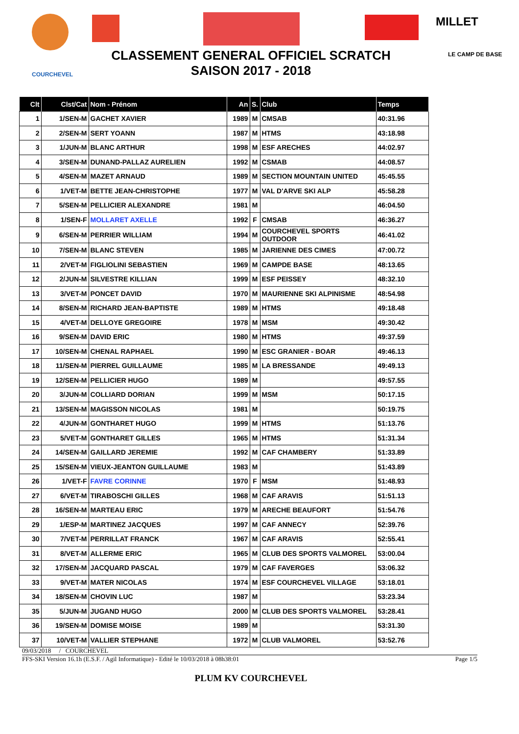COURCHEVEL
MILLET
LE CAMP DE BASE
CLASSEMENT GENERAL OFFICIEL SCRATCH
SAISON 2017 - 2018
| Clt | Clst/Cat | Nom - Prénom | An | S. | Club | Temps |
| --- | --- | --- | --- | --- | --- | --- |
| 1 | 1/SEN-M | GACHET XAVIER | 1989 | M | CMSAB | 40:31.96 |
| 2 | 2/SEN-M | SERT YOANN | 1987 | M | HTMS | 43:18.98 |
| 3 | 1/JUN-M | BLANC ARTHUR | 1998 | M | ESF ARECHES | 44:02.97 |
| 4 | 3/SEN-M | DUNAND-PALLAZ AURELIEN | 1992 | M | CSMAB | 44:08.57 |
| 5 | 4/SEN-M | MAZET ARNAUD | 1989 | M | SECTION MOUNTAIN UNITED | 45:45.55 |
| 6 | 1/VET-M | BETTE JEAN-CHRISTOPHE | 1977 | M | VAL D'ARVE SKI ALP | 45:58.28 |
| 7 | 5/SEN-M | PELLICIER ALEXANDRE | 1981 | M | | 46:04.50 |
| 8 | 1/SEN-F | MOLLARET AXELLE | 1992 | F | CMSAB | 46:36.27 |
| 9 | 6/SEN-M | PERRIER WILLIAM | 1994 | M | COURCHEVEL SPORTS OUTDOOR | 46:41.02 |
| 10 | 7/SEN-M | BLANC STEVEN | 1985 | M | JARIENNE DES CIMES | 47:00.72 |
| 11 | 2/VET-M | FIGLIOLINI SEBASTIEN | 1969 | M | CAMPDE BASE | 48:13.65 |
| 12 | 2/JUN-M | SILVESTRE KILLIAN | 1999 | M | ESF PEISSEY | 48:32.10 |
| 13 | 3/VET-M | PONCET DAVID | 1970 | M | MAURIENNE SKI ALPINISME | 48:54.98 |
| 14 | 8/SEN-M | RICHARD JEAN-BAPTISTE | 1989 | M | HTMS | 49:18.48 |
| 15 | 4/VET-M | DELLOYE GREGOIRE | 1978 | M | MSM | 49:30.42 |
| 16 | 9/SEN-M | DAVID ERIC | 1980 | M | HTMS | 49:37.59 |
| 17 | 10/SEN-M | CHENAL RAPHAEL | 1990 | M | ESC GRANIER - BOAR | 49:46.13 |
| 18 | 11/SEN-M | PIERREL GUILLAUME | 1985 | M | LA BRESSANDE | 49:49.13 |
| 19 | 12/SEN-M | PELLICIER HUGO | 1989 | M | | 49:57.55 |
| 20 | 3/JUN-M | COLLIARD DORIAN | 1999 | M | MSM | 50:17.15 |
| 21 | 13/SEN-M | MAGISSON NICOLAS | 1981 | M | | 50:19.75 |
| 22 | 4/JUN-M | GONTHARET HUGO | 1999 | M | HTMS | 51:13.76 |
| 23 | 5/VET-M | GONTHARET GILLES | 1965 | M | HTMS | 51:31.34 |
| 24 | 14/SEN-M | GAILLARD JEREMIE | 1992 | M | CAF CHAMBERY | 51:33.89 |
| 25 | 15/SEN-M | VIEUX-JEANTON GUILLAUME | 1983 | M | | 51:43.89 |
| 26 | 1/VET-F | FAVRE CORINNE | 1970 | F | MSM | 51:48.93 |
| 27 | 6/VET-M | TIRABOSCHI GILLES | 1968 | M | CAF ARAVIS | 51:51.13 |
| 28 | 16/SEN-M | MARTEAU ERIC | 1979 | M | ARECHE BEAUFORT | 51:54.76 |
| 29 | 1/ESP-M | MARTINEZ JACQUES | 1997 | M | CAF ANNECY | 52:39.76 |
| 30 | 7/VET-M | PERRILLAT FRANCK | 1967 | M | CAF ARAVIS | 52:55.41 |
| 31 | 8/VET-M | ALLERME ERIC | 1965 | M | CLUB DES SPORTS VALMOREL | 53:00.04 |
| 32 | 17/SEN-M | JACQUARD PASCAL | 1979 | M | CAF FAVERGES | 53:06.32 |
| 33 | 9/VET-M | MATER NICOLAS | 1974 | M | ESF COURCHEVEL VILLAGE | 53:18.01 |
| 34 | 18/SEN-M | CHOVIN LUC | 1987 | M | | 53:23.34 |
| 35 | 5/JUN-M | JUGAND HUGO | 2000 | M | CLUB DES SPORTS VALMOREL | 53:28.41 |
| 36 | 19/SEN-M | DOMISE MOISE | 1989 | M | | 53:31.30 |
| 37 | 10/VET-M | VALLIER STEPHANE | 1972 | M | CLUB VALMOREL | 53:52.76 |
09/03/2018 / COURCHEVEL
FFS-SKI Version 16.1h (E.S.F. / Agil Informatique) - Edité le 10/03/2018 à 08h38:01 Page 1/5
PLUM KV COURCHEVEL